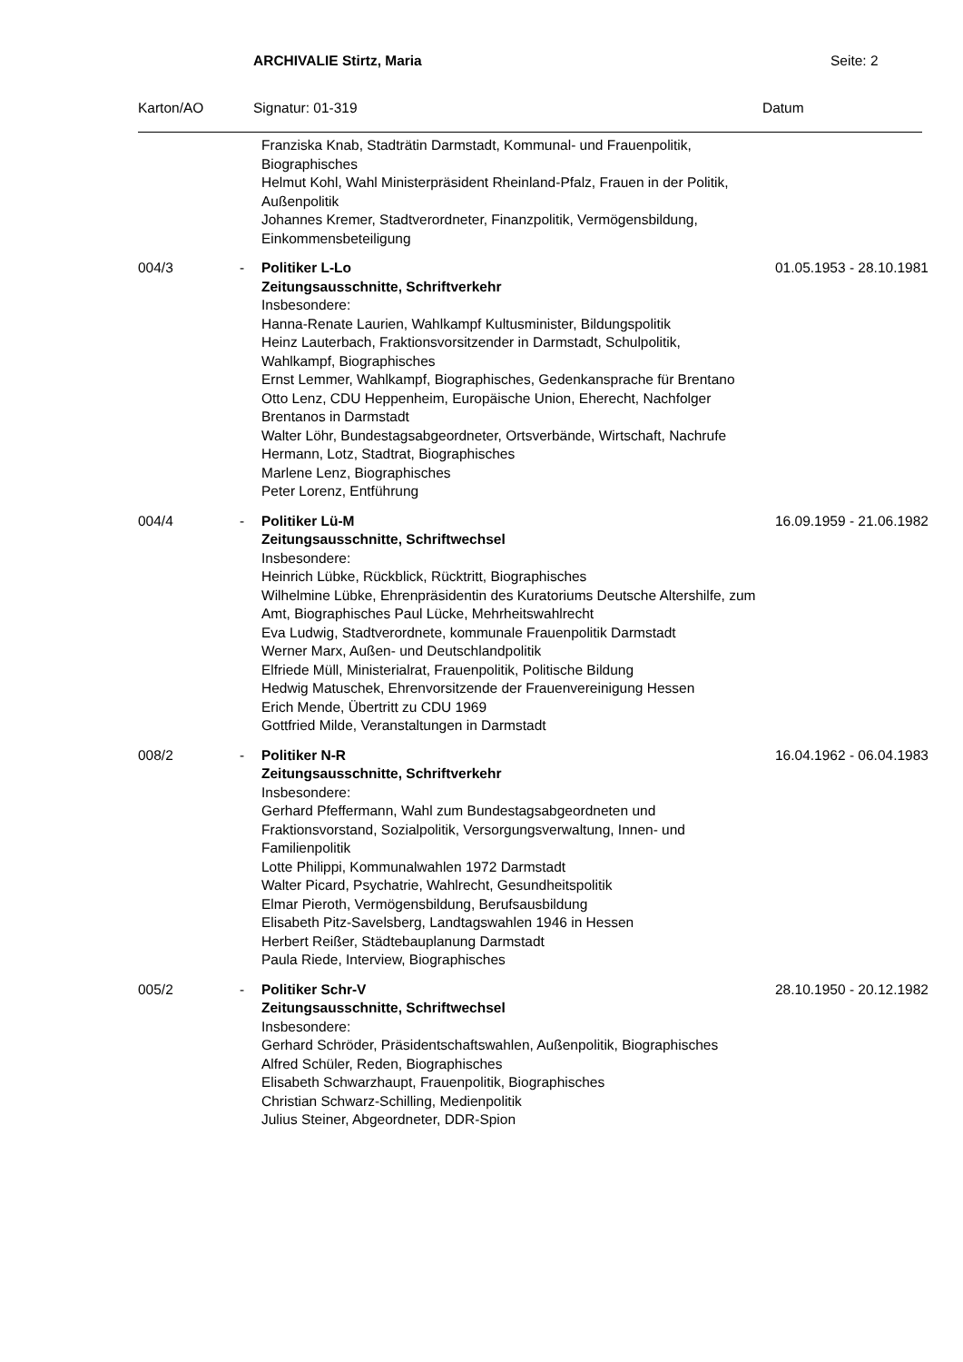ARCHIVALIE Stirtz, Maria Seite: 2
Karton/AO Signatur: 01-319 Datum
| | | Franziska Knab, Stadträtin Darmstadt, Kommunal- und Frauenpolitik, Biographisches Helmut Kohl, Wahl Ministerpräsident Rheinland-Pfalz, Frauen in der Politik, Außenpolitik Johannes Kremer, Stadtverordneter, Finanzpolitik, Vermögensbildung, Einkommensbeteiligung | |
| 004/3 | - | Politiker L-Lo Zeitungsausschnitte, Schriftverkehr Insbesondere: Hanna-Renate Laurien, Wahlkampf Kultusminister, Bildungspolitik Heinz Lauterbach, Fraktionsvorsitzender in Darmstadt, Schulpolitik, Wahlkampf, Biographisches Ernst Lemmer, Wahlkampf, Biographisches, Gedenkansprache für Brentano Otto Lenz, CDU Heppenheim, Europäische Union, Eherecht, Nachfolger Brentanos in Darmstadt Walter Löhr, Bundestagsabgeordneter, Ortsverbände, Wirtschaft, Nachrufe Hermann, Lotz, Stadtrat, Biographisches Marlene Lenz, Biographisches Peter Lorenz, Entführung | 01.05.1953 - 28.10.1981 |
| 004/4 | - | Politiker Lü-M Zeitungsausschnitte, Schriftwechsel Insbesondere: Heinrich Lübke, Rückblick, Rücktritt, Biographisches Wilhelmine Lübke, Ehrenpräsidentin des Kuratoriums Deutsche Altershilfe, zum Amt, Biographisches Paul Lücke, Mehrheitswahlrecht Eva Ludwig, Stadtverordnete, kommunale Frauenpolitik Darmstadt Werner Marx, Außen- und Deutschlandpolitik Elfriede Müll, Ministerialrat, Frauenpolitik, Politische Bildung Hedwig Matuschek, Ehrenvorsitzende der Frauenvereinigung Hessen Erich Mende, Übertritt zu CDU 1969 Gottfried Milde, Veranstaltungen in Darmstadt | 16.09.1959 - 21.06.1982 |
| 008/2 | - | Politiker N-R Zeitungsausschnitte, Schriftverkehr Insbesondere: Gerhard Pfeffermann, Wahl zum Bundestagsabgeordneten und Fraktionsvorstand, Sozialpolitik, Versorgungsverwaltung, Innen- und Familienpolitik Lotte Philippi, Kommunalwahlen 1972 Darmstadt Walter Picard, Psychatrie, Wahlrecht, Gesundheitspolitik Elmar Pieroth, Vermögensbildung, Berufsausbildung Elisabeth Pitz-Savelsberg, Landtagswahlen 1946 in Hessen Herbert Reißer, Städtebauplanung Darmstadt Paula Riede, Interview, Biographisches | 16.04.1962 - 06.04.1983 |
| 005/2 | - | Politiker Schr-V Zeitungsausschnitte, Schriftwechsel Insbesondere: Gerhard Schröder, Präsidentschaftswahlen, Außenpolitik, Biographisches Alfred Schüler, Reden, Biographisches Elisabeth Schwarzhaupt, Frauenpolitik, Biographisches Christian Schwarz-Schilling, Medienpolitik Julius Steiner, Abgeordneter, DDR-Spion | 28.10.1950 - 20.12.1982 |